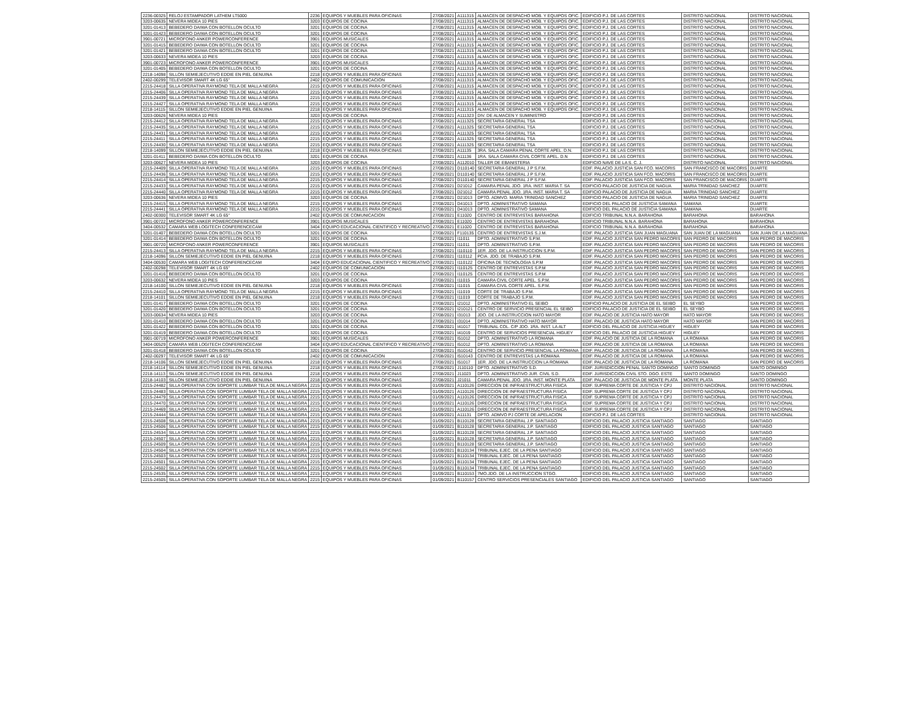| 2236-00325 | RELOJ ESTAMPADOR LATHEM LT5000 | 2236 | EQUIPOS Y MUEBLES PARA OFICINAS | 27/08/2021 | A111315 | ALMACEN DE DESPACHO MOB. Y EQUIPOS OFIC. | EDIFICIO P.J. DE LAS CORTES | DISTRITO NACIONAL | DISTRITO NACIONAL |
| 3203-00635 | NEVERA MIDEA 10 PIES | 3203 | EQUIPOS DE COCINA | 27/08/2021 | A111315 | ALMACEN DE DESPACHO MOB. Y EQUIPOS OFIC. | EDIFICIO P.J. DE LAS CORTES | DISTRITO NACIONAL | DISTRITO NACIONAL |
| 3201-01413 | BEBEDERO DAIWA CON BOTELLON OCULTO | 3201 | EQUIPOS DE COCINA | 27/08/2021 | A111315 | ALMACEN DE DESPACHO MOB. Y EQUIPOS OFIC. | EDIFICIO P.J. DE LAS CORTES | DISTRITO NACIONAL | DISTRITO NACIONAL |
| 3201-01423 | BEBEDERO DAIWA CON BOTELLON OCULTO | 3201 | EQUIPOS DE COCINA | 27/08/2021 | A111315 | ALMACEN DE DESPACHO MOB. Y EQUIPOS OFIC. | EDIFICIO P.J. DE LAS CORTES | DISTRITO NACIONAL | DISTRITO NACIONAL |
| 3901-00721 | MICROFONO ANKER POWERCONFERENCE | 3901 | EQUIPOS MUSICALES | 27/08/2021 | A111315 | ALMACEN DE DESPACHO MOB. Y EQUIPOS OFIC. | EDIFICIO P.J. DE LAS CORTES | DISTRITO NACIONAL | DISTRITO NACIONAL |
| 3201-01415 | BEBEDERO DAIWA CON BOTELLON OCULTO | 3201 | EQUIPOS DE COCINA | 27/08/2021 | A111315 | ALMACEN DE DESPACHO MOB. Y EQUIPOS OFIC. | EDIFICIO P.J. DE LAS CORTES | DISTRITO NACIONAL | DISTRITO NACIONAL |
| 3201-01421 | BEBEDERO DAIWA CON BOTELLON OCULTO | 3201 | EQUIPOS DE COCINA | 27/08/2021 | A111315 | ALMACEN DE DESPACHO MOB. Y EQUIPOS OFIC. | EDIFICIO P.J. DE LAS CORTES | DISTRITO NACIONAL | DISTRITO NACIONAL |
| 3203-00633 | NEVERA MIDEA 10 PIES | 3203 | EQUIPOS DE COCINA | 27/08/2021 | A111315 | ALMACEN DE DESPACHO MOB. Y EQUIPOS OFIC. | EDIFICIO P.J. DE LAS CORTES | DISTRITO NACIONAL | DISTRITO NACIONAL |
| 3901-00723 | MICROFONO ANKER POWERCONFERENCE | 3901 | EQUIPOS MUSICALES | 27/08/2021 | A111315 | ALMACEN DE DESPACHO MOB. Y EQUIPOS OFIC. | EDIFICIO P.J. DE LAS CORTES | DISTRITO NACIONAL | DISTRITO NACIONAL |
| 3201-01405 | BEBEDERO DAIWA CON BOTELLON OCULTO | 3201 | EQUIPOS DE COCINA | 27/08/2021 | A111315 | ALMACEN DE DESPACHO MOB. Y EQUIPOS OFIC. | EDIFICIO P.J. DE LAS CORTES | DISTRITO NACIONAL | DISTRITO NACIONAL |
| 2218-14098 | SILLON SEMIEJECUTIVO EDDIE EN PIEL GENUINA | 2218 | EQUIPOS Y MUEBLES PARA OFICINAS | 27/08/2021 | A111315 | ALMACEN DE DESPACHO MOB. Y EQUIPOS OFIC. | EDIFICIO P.J. DE LAS CORTES | DISTRITO NACIONAL | DISTRITO NACIONAL |
| 2402-00299 | TELEVISOR SMART 4K LG 65" | 2402 | EQUIPOS DE COMUNICACION | 27/08/2021 | A111315 | ALMACEN DE DESPACHO MOB. Y EQUIPOS OFIC. | EDIFICIO P.J. DE LAS CORTES | DISTRITO NACIONAL | DISTRITO NACIONAL |
| 2215-24418 | SILLA OPERATIVA RAYMOND TELA DE MALLA NEGRA | 2215 | EQUIPOS Y MUEBLES PARA OFICINAS | 27/08/2021 | A111315 | ALMACEN DE DESPACHO MOB. Y EQUIPOS OFIC. | EDIFICIO P.J. DE LAS CORTES | DISTRITO NACIONAL | DISTRITO NACIONAL |
| 2215-24406 | SILLA OPERATIVA RAYMOND TELA DE MALLA NEGRA | 2215 | EQUIPOS Y MUEBLES PARA OFICINAS | 27/08/2021 | A111315 | ALMACEN DE DESPACHO MOB. Y EQUIPOS OFIC. | EDIFICIO P.J. DE LAS CORTES | DISTRITO NACIONAL | DISTRITO NACIONAL |
| 2215-24439 | SILLA OPERATIVA RAYMOND TELA DE MALLA NEGRA | 2215 | EQUIPOS Y MUEBLES PARA OFICINAS | 27/08/2021 | A111315 | ALMACEN DE DESPACHO MOB. Y EQUIPOS OFIC. | EDIFICIO P.J. DE LAS CORTES | DISTRITO NACIONAL | DISTRITO NACIONAL |
| 2215-24427 | SILLA OPERATIVA RAYMOND TELA DE MALLA NEGRA | 2215 | EQUIPOS Y MUEBLES PARA OFICINAS | 27/08/2021 | A111315 | ALMACEN DE DESPACHO MOB. Y EQUIPOS OFIC. | EDIFICIO P.J. DE LAS CORTES | DISTRITO NACIONAL | DISTRITO NACIONAL |
| 2218-14115 | SILLON SEMIEJECUTIVO EDDIE EN PIEL GENUINA | 2218 | EQUIPOS Y MUEBLES PARA OFICINAS | 27/08/2021 | A111315 | ALMACEN DE DESPACHO MOB. Y EQUIPOS OFIC. | EDIFICIO P.J. DE LAS CORTES | DISTRITO NACIONAL | DISTRITO NACIONAL |
| 3203-00626 | NEVERA MIDEA 10 PIES | 3203 | EQUIPOS DE COCINA | 27/08/2021 | A111323 | DIV. DE ALMACEN Y SUMINISTRO | EDIFICIO P.J. DE LAS CORTES | DISTRITO NACIONAL | DISTRITO NACIONAL |
| 2215-24412 | SILLA OPERATIVA RAYMOND TELA DE MALLA NEGRA | 2215 | EQUIPOS Y MUEBLES PARA OFICINAS | 27/08/2021 | A111325 | SECRETARIA GENERAL TSA | EDIFICIO P.J. DE LAS CORTES | DISTRITO NACIONAL | DISTRITO NACIONAL |
| 2215-24435 | SILLA OPERATIVA RAYMOND TELA DE MALLA NEGRA | 2215 | EQUIPOS Y MUEBLES PARA OFICINAS | 27/08/2021 | A111325 | SECRETARIA GENERAL TSA | EDIFICIO P.J. DE LAS CORTES | DISTRITO NACIONAL | DISTRITO NACIONAL |
| 2215-24431 | SILLA OPERATIVA RAYMOND TELA DE MALLA NEGRA | 2215 | EQUIPOS Y MUEBLES PARA OFICINAS | 27/08/2021 | A111325 | SECRETARIA GENERAL TSA | EDIFICIO P.J. DE LAS CORTES | DISTRITO NACIONAL | DISTRITO NACIONAL |
| 2215-24411 | SILLA OPERATIVA RAYMOND TELA DE MALLA NEGRA | 2215 | EQUIPOS Y MUEBLES PARA OFICINAS | 27/08/2021 | A111325 | SECRETARIA GENERAL TSA | EDIFICIO P.J. DE LAS CORTES | DISTRITO NACIONAL | DISTRITO NACIONAL |
| 2215-24430 | SILLA OPERATIVA RAYMOND TELA DE MALLA NEGRA | 2215 | EQUIPOS Y MUEBLES PARA OFICINAS | 27/08/2021 | A111325 | SECRETARIA GENERAL TSA | EDIFICIO P.J. DE LAS CORTES | DISTRITO NACIONAL | DISTRITO NACIONAL |
| 2218-14099 | SILLON SEMIEJECUTIVO EDDIE EN PIEL GENUINA | 2218 | EQUIPOS Y MUEBLES PARA OFICINAS | 27/08/2021 | A11135 | 3RA. SALA CAMARA PENAL CORTE APEL. D.N. | EDIFICIO P.J. DE LAS CORTES | DISTRITO NACIONAL | DISTRITO NACIONAL |
| 3201-01411 | BEBEDERO DAIWA CON BOTELLON OCULTO | 3201 | EQUIPOS DE COCINA | 27/08/2021 | A11136 | 1RA. SALA CAMARA CIVIL CORTE APEL. D.N | EDIFICIO P.J. DE LAS CORTES | DISTRITO NACIONAL | DISTRITO NACIONAL |
| 3203-00627 | NEVERA MIDEA 10 PIES | 3203 | EQUIPOS DE COCINA | 27/08/2021 | A112010 | TALLER DE EBANISTERIA | EDIFICIO NAVE DE LA S. C. J. | DISTRITO NACIONAL | DISTRITO NACIONAL |
| 2215-24409 | SILLA OPERATIVA RAYMOND TELA DE MALLA NEGRA | 2215 | EQUIPOS Y MUEBLES PARA OFICINAS | 27/08/2021 | D110140 | SECRETARIA GENERAL J P S.F.M. | EDIF. PALACIO JUSTICIA SAN FCO. MACORIS | SAN FRANCISCO DE MACORIS | DUARTE |
| 2215-24436 | SILLA OPERATIVA RAYMOND TELA DE MALLA NEGRA | 2215 | EQUIPOS Y MUEBLES PARA OFICINAS | 27/08/2021 | D110140 | SECRETARIA GENERAL J P S.F.M. | EDIF. PALACIO JUSTICIA SAN FCO. MACORIS | SAN FRANCISCO DE MACORIS | DUARTE |
| 2215-24414 | SILLA OPERATIVA RAYMOND TELA DE MALLA NEGRA | 2215 | EQUIPOS Y MUEBLES PARA OFICINAS | 27/08/2021 | D110140 | SECRETARIA GENERAL J P S.F.M. | EDIF. PALACIO JUSTICIA SAN FCO. MACORIS | SAN FRANCISCO DE MACORIS | DUARTE |
| 2215-24433 | SILLA OPERATIVA RAYMOND TELA DE MALLA NEGRA | 2215 | EQUIPOS Y MUEBLES PARA OFICINAS | 27/08/2021 | D21012 | CAMARA PENAL JDO. 1RA. INST. MARIA T. SA | EDIFICIO PALACIO DE JUSTICIA DE NAGUA | MARIA TRINIDAD SANCHEZ | DUARTE |
| 2215-24440 | SILLA OPERATIVA RAYMOND TELA DE MALLA NEGRA | 2215 | EQUIPOS Y MUEBLES PARA OFICINAS | 27/08/2021 | D21012 | CAMARA PENAL JDO. 1RA. INST. MARIA T. SA | EDIFICIO PALACIO DE JUSTICIA DE NAGUA | MARIA TRINIDAD SANCHEZ | DUARTE |
| 3203-00636 | NEVERA MIDEA 10 PIES | 3203 | EQUIPOS DE COCINA | 27/08/2021 | D21013 | DPTO. ADMVO. MARIA TRINIDAD SANCHEZ | EDIFICIO PALACIO DE JUSTICIA DE NAGUA | MARIA TRINIDAD SANCHEZ | DUARTE |
| 2215-24415 | SILLA OPERATIVA RAYMOND TELA DE MALLA NEGRA | 2215 | EQUIPOS Y MUEBLES PARA OFICINAS | 27/08/2021 | D41013 | DPTO. ADMINISTRATIVO SAMANA | EDIFICIO DEL PALACIO DE JUSTICIA SAMANA | SAMANA | DUARTE |
| 2215-24441 | SILLA OPERATIVA RAYMOND TELA DE MALLA NEGRA | 2215 | EQUIPOS Y MUEBLES PARA OFICINAS | 27/08/2021 | D41013 | DPTO. ADMINISTRATIVO SAMANA | EDIFICIO DEL PALACIO DE JUSTICIA SAMANA | SAMANA | DUARTE |
| 2402-00300 | TELEVISOR SMART 4K LG 65" | 2402 | EQUIPOS DE COMUNICACION | 27/08/2021 | E11020 | CENTRO DE ENTREVISTAS BARAHONA | EDIFICIO TRIBUNAL N.N.A. BARAHONA | BARAHONA | BARAHONA |
| 3901-00722 | MICROFONO ANKER POWERCONFERENCE | 3901 | EQUIPOS MUSICALES | 27/08/2021 | E11020 | CENTRO DE ENTREVISTAS BARAHONA | EDIFICIO TRIBUNAL N.N.A. BARAHONA | BARAHONA | BARAHONA |
| 3404-00532 | CAMARA WEB LOGITECH CONFERENCECAM | 3404 | EQUIPO EDUCACIONAL CIENTIFICO Y RECREATIVO | 27/08/2021 | E11020 | CENTRO DE ENTREVISTAS BARAHONA | EDIFICIO TRIBUNAL N.N.A. BARAHONA | BARAHONA | BARAHONA |
| 3201-01407 | BEBEDERO DAIWA CON BOTELLON OCULTO | 3201 | EQUIPOS DE COCINA | 27/08/2021 | F110135 | CENTRO DE ENTREVISTAS S.J.M. | EDIF. PALACIO JUSTICIA SAN JUAN MAGUANA | SAN JUAN DE LA MAGUANA | SAN JUAN DE LA MAGUANA |
| 3201-01414 | BEBEDERO DAIWA CON BOTELLON OCULTO | 3201 | EQUIPOS DE COCINA | 27/08/2021 | I11011 | DPTO. ADMINISTRATIVO S.P.M. | EDIF. PALACIO JUSTICIA SAN PEDRO MACORIS | SAN PEDRO DE MACORIS | SAN PEDRO DE MACORIS |
| 3901-00720 | MICROFONO ANKER POWERCONFERENCE | 3901 | EQUIPOS MUSICALES | 27/08/2021 | I11011 | DPTO. ADMINISTRATIVO S.P.M. | EDIF. PALACIO JUSTICIA SAN PEDRO MACORIS | SAN PEDRO DE MACORIS | SAN PEDRO DE MACORIS |
| 2215-24413 | SILLA OPERATIVA RAYMOND TELA DE MALLA NEGRA | 2215 | EQUIPOS Y MUEBLES PARA OFICINAS | 27/08/2021 | I110110 | 1ER. JDO. DE LA INSTRUCCION S.P.M. | EDIF. PALACIO JUSTICIA SAN PEDRO MACORIS | SAN PEDRO DE MACORIS | SAN PEDRO DE MACORIS |
| 2218-14096 | SILLON SEMIEJECUTIVO EDDIE EN PIEL GENUINA | 2218 | EQUIPOS Y MUEBLES PARA OFICINAS | 27/08/2021 | I110112 | PCIA. JDO. DE TRABAJO S.P.M. | EDIF. PALACIO JUSTICIA SAN PEDRO MACORIS | SAN PEDRO DE MACORIS | SAN PEDRO DE MACORIS |
| 3404-00530 | CAMARA WEB LOGITECH CONFERENCECAM | 3404 | EQUIPO EDUCACIONAL CIENTIFICO Y RECREATIVO | 27/08/2021 | I110122 | OFICINA DE TECNOLOGIA S.P.M | EDIF. PALACIO JUSTICIA SAN PEDRO MACORIS | SAN PEDRO DE MACORIS | SAN PEDRO DE MACORIS |
| 2402-00298 | TELEVISOR SMART 4K LG 65" | 2402 | EQUIPOS DE COMUNICACION | 27/08/2021 | I110125 | CENTRO DE ENTREVISTAS S.P.M | EDIF. PALACIO JUSTICIA SAN PEDRO MACORIS | SAN PEDRO DE MACORIS | SAN PEDRO DE MACORIS |
| 3201-01416 | BEBEDERO DAIWA CON BOTELLON OCULTO | 3201 | EQUIPOS DE COCINA | 27/08/2021 | I110125 | CENTRO DE ENTREVISTAS S.P.M | EDIF. PALACIO JUSTICIA SAN PEDRO MACORIS | SAN PEDRO DE MACORIS | SAN PEDRO DE MACORIS |
| 3203-00632 | NEVERA MIDEA 10 PIES | 3203 | EQUIPOS DE COCINA | 27/08/2021 | I11015 | CAMARA CIVIL CORTE APEL. S.P.M. | EDIF. PALACIO JUSTICIA SAN PEDRO MACORIS | SAN PEDRO DE MACORIS | SAN PEDRO DE MACORIS |
| 2218-14100 | SILLON SEMIEJECUTIVO EDDIE EN PIEL GENUINA | 2218 | EQUIPOS Y MUEBLES PARA OFICINAS | 27/08/2021 | I11015 | CAMARA CIVIL CORTE APEL. S.P.M. | EDIF. PALACIO JUSTICIA SAN PEDRO MACORIS | SAN PEDRO DE MACORIS | SAN PEDRO DE MACORIS |
| 2215-24410 | SILLA OPERATIVA RAYMOND TELA DE MALLA NEGRA | 2215 | EQUIPOS Y MUEBLES PARA OFICINAS | 27/08/2021 | I11019 | CORTE DE TRABAJO S.P.M. | EDIF. PALACIO JUSTICIA SAN PEDRO MACORIS | SAN PEDRO DE MACORIS | SAN PEDRO DE MACORIS |
| 2218-14101 | SILLON SEMIEJECUTIVO EDDIE EN PIEL GENUINA | 2218 | EQUIPOS Y MUEBLES PARA OFICINAS | 27/08/2021 | I11019 | CORTE DE TRABAJO S.P.M. | EDIF. PALACIO JUSTICIA SAN PEDRO MACORIS | SAN PEDRO DE MACORIS | SAN PEDRO DE MACORIS |
| 3201-01417 | BEBEDERO DAIWA CON BOTELLON OCULTO | 3201 | EQUIPOS DE COCINA | 27/08/2021 | I21012 | DPTO. ADMINISTRATIVO EL SEIBO | EDIFICIO PALACIO DE JUSTICIA DE EL SEIBO | EL SEYBO | SAN PEDRO DE MACORIS |
| 3201-01420 | BEBEDERO DAIWA CON BOTELLON OCULTO | 3201 | EQUIPOS DE COCINA | 27/08/2021 | I210121 | CENTRO DE SERVICIO PRESENCIAL EL SEIBO | EDIFICIO PALACIO DE JUSTICIA DE EL SEIBO | EL SEYBO | SAN PEDRO DE MACORIS |
| 3203-00634 | NEVERA MIDEA 10 PIES | 3203 | EQUIPOS DE COCINA | 27/08/2021 | I31013 | JDO. DE LA INSTRUCCION HATO MAYOR | EDIF. PALACIO DE JUSTICIA HATO MAYOR | HATO MAYOR | SAN PEDRO DE MACORIS |
| 3201-01410 | BEBEDERO DAIWA CON BOTELLON OCULTO | 3201 | EQUIPOS DE COCINA | 27/08/2021 | I31014 | DPTO. ADMINISTRATIVO HATO MAYOR | EDIF. PALACIO DE JUSTICIA HATO MAYOR | HATO MAYOR | SAN PEDRO DE MACORIS |
| 3201-01422 | BEBEDERO DAIWA CON BOTELLON OCULTO | 3201 | EQUIPOS DE COCINA | 27/08/2021 | I41017 | TRIBUNAL COL. C/P JDO. 1RA. INST. LA ALT | EDIFICIO DEL PALACIO DE JUSTICIA HIGUEY | HIGUEY | SAN PEDRO DE MACORIS |
| 3201-01419 | BEBEDERO DAIWA CON BOTELLON OCULTO | 3201 | EQUIPOS DE COCINA | 27/08/2021 | I41019 | CENTRO DE SERVICIOS PRESENCIAL HIGUEY | EDIFICIO DEL PALACIO DE JUSTICIA HIGUEY | HIGUEY | SAN PEDRO DE MACORIS |
| 3901-00719 | MICROFONO ANKER POWERCONFERENCE | 3901 | EQUIPOS MUSICALES | 27/08/2021 | I51012 | DPTO. ADMINISTRATIVO LA ROMANA | EDIF. PALACIO DE JUSTICIA DE LA ROMANA | LA ROMANA | SAN PEDRO DE MACORIS |
| 3404-00529 | CAMARA WEB LOGITECH CONFERENCECAM | 3404 | EQUIPO EDUCACIONAL CIENTIFICO Y RECREATIVO | 27/08/2021 | I51012 | DPTO. ADMINISTRATIVO LA ROMANA | EDIF. PALACIO DE JUSTICIA DE LA ROMANA | LA ROMANA | SAN PEDRO DE MACORIS |
| 3201-01418 | BEBEDERO DAIWA CON BOTELLON OCULTO | 3201 | EQUIPOS DE COCINA | 27/08/2021 | I510142 | CENTRO DE SERVICIO PRESENCIAL LA ROMANA | EDIF. PALACIO DE JUSTICIA DE LA ROMANA | LA ROMANA | SAN PEDRO DE MACORIS |
| 2402-00297 | TELEVISOR SMART 4K LG 65" | 2402 | EQUIPOS DE COMUNICACION | 27/08/2021 | I510143 | CENTRO DE ENTREVISTAS LA ROMANA | EDIF. PALACIO DE JUSTICIA DE LA ROMANA | LA ROMANA | SAN PEDRO DE MACORIS |
| 2218-14106 | SILLON SEMIEJECUTIVO EDDIE EN PIEL GENUINA | 2218 | EQUIPOS Y MUEBLES PARA OFICINAS | 27/08/2021 | I51017 | 1ER. JDO. DE LA INSTRUCCION LA ROMANA | EDIF. PALACIO DE JUSTICIA DE LA ROMANA | LA ROMANA | SAN PEDRO DE MACORIS |
| 2218-14114 | SILLON SEMIEJECUTIVO EDDIE EN PIEL GENUINA | 2218 | EQUIPOS Y MUEBLES PARA OFICINAS | 27/08/2021 | J110110 | DPTO. ADMINISTRATIVO S.D. | EDIF. JURISDICCION PENAL SANTO DOMINGO | SANTO DOMINGO | SANTO DOMINGO |
| 2218-14113 | SILLON SEMIEJECUTIVO EDDIE EN PIEL GENUINA | 2218 | EQUIPOS Y MUEBLES PARA OFICINAS | 27/08/2021 | J11023 | DPTO. ADMINISTRATIVO JUR. CIVIL S.D. | EDIF. JURISDICCION CIVIL STO. DGO. ESTE | SANTO DOMINGO | SANTO DOMINGO |
| 2218-14103 | SILLON SEMIEJECUTIVO EDDIE EN PIEL GENUINA | 2218 | EQUIPOS Y MUEBLES PARA OFICINAS | 27/08/2021 | J21011 | CAMARA PENAL JDO. 1RA. INST. MONTE PLATA | EDIF. PALACIO DE JUSTICIA DE MONTE PLATA | MONTE PLATA | SANTO DOMINGO |
| 2215-24482 | SILLA OPERATIVA CON SOPORTE LUMBAR TELA DE MALLA NEGRA | 2215 | EQUIPOS Y MUEBLES PARA OFICINAS | 01/09/2021 | A110126 | DIRECCION DE INFRAESTRUCTURA FISICA | EDIF. SUPREMA CORTE DE JUSTICIA Y CPJ | DISTRITO NACIONAL | DISTRITO NACIONAL |
| 2215-24483 | SILLA OPERATIVA CON SOPORTE LUMBAR TELA DE MALLA NEGRA | 2215 | EQUIPOS Y MUEBLES PARA OFICINAS | 01/09/2021 | A110126 | DIRECCION DE INFRAESTRUCTURA FISICA | EDIF. SUPREMA CORTE DE JUSTICIA Y CPJ | DISTRITO NACIONAL | DISTRITO NACIONAL |
| 2215-24479 | SILLA OPERATIVA CON SOPORTE LUMBAR TELA DE MALLA NEGRA | 2215 | EQUIPOS Y MUEBLES PARA OFICINAS | 01/09/2021 | A110126 | DIRECCION DE INFRAESTRUCTURA FISICA | EDIF. SUPREMA CORTE DE JUSTICIA Y CPJ | DISTRITO NACIONAL | DISTRITO NACIONAL |
| 2215-24470 | SILLA OPERATIVA CON SOPORTE LUMBAR TELA DE MALLA NEGRA | 2215 | EQUIPOS Y MUEBLES PARA OFICINAS | 01/09/2021 | A110126 | DIRECCION DE INFRAESTRUCTURA FISICA | EDIF. SUPREMA CORTE DE JUSTICIA Y CPJ | DISTRITO NACIONAL | DISTRITO NACIONAL |
| 2215-24469 | SILLA OPERATIVA CON SOPORTE LUMBAR TELA DE MALLA NEGRA | 2215 | EQUIPOS Y MUEBLES PARA OFICINAS | 01/09/2021 | A110126 | DIRECCION DE INFRAESTRUCTURA FISICA | EDIF. SUPREMA CORTE DE JUSTICIA Y CPJ | DISTRITO NACIONAL | DISTRITO NACIONAL |
| 2215-24444 | SILLA OPERATIVA CON SOPORTE LUMBAR TELA DE MALLA NEGRA | 2215 | EQUIPOS Y MUEBLES PARA OFICINAS | 01/09/2021 | A11131 | DPTO. ADMVO PJ CORTE DE APELACION | EDIFICIO P.J. DE LAS CORTES | DISTRITO NACIONAL | DISTRITO NACIONAL |
| 2215-24508 | SILLA OPERATIVA CON SOPORTE LUMBAR TELA DE MALLA NEGRA | 2215 | EQUIPOS Y MUEBLES PARA OFICINAS | 01/09/2021 | B110128 | SECRETARIA GENERAL J.P. SANTIAGO | EDIFICIO DEL PALACIO JUSTICIA SANTIAGO | SANTIAGO | SANTIAGO |
| 2215-24506 | SILLA OPERATIVA CON SOPORTE LUMBAR TELA DE MALLA NEGRA | 2215 | EQUIPOS Y MUEBLES PARA OFICINAS | 01/09/2021 | B110128 | SECRETARIA GENERAL J.P. SANTIAGO | EDIFICIO DEL PALACIO JUSTICIA SANTIAGO | SANTIAGO | SANTIAGO |
| 2215-24534 | SILLA OPERATIVA CON SOPORTE LUMBAR TELA DE MALLA NEGRA | 2215 | EQUIPOS Y MUEBLES PARA OFICINAS | 01/09/2021 | B110128 | SECRETARIA GENERAL J.P. SANTIAGO | EDIFICIO DEL PALACIO JUSTICIA SANTIAGO | SANTIAGO | SANTIAGO |
| 2215-24507 | SILLA OPERATIVA CON SOPORTE LUMBAR TELA DE MALLA NEGRA | 2215 | EQUIPOS Y MUEBLES PARA OFICINAS | 01/09/2021 | B110128 | SECRETARIA GENERAL J.P. SANTIAGO | EDIFICIO DEL PALACIO JUSTICIA SANTIAGO | SANTIAGO | SANTIAGO |
| 2215-24509 | SILLA OPERATIVA CON SOPORTE LUMBAR TELA DE MALLA NEGRA | 2215 | EQUIPOS Y MUEBLES PARA OFICINAS | 01/09/2021 | B110128 | SECRETARIA GENERAL J.P. SANTIAGO | EDIFICIO DEL PALACIO JUSTICIA SANTIAGO | SANTIAGO | SANTIAGO |
| 2215-24504 | SILLA OPERATIVA CON SOPORTE LUMBAR TELA DE MALLA NEGRA | 2215 | EQUIPOS Y MUEBLES PARA OFICINAS | 01/09/2021 | B110134 | TRIBUNAL EJEC. DE LA PENA SANTIAGO | EDIFICIO DEL PALACIO JUSTICIA SANTIAGO | SANTIAGO | SANTIAGO |
| 2215-24503 | SILLA OPERATIVA CON SOPORTE LUMBAR TELA DE MALLA NEGRA | 2215 | EQUIPOS Y MUEBLES PARA OFICINAS | 01/09/2021 | B110134 | TRIBUNAL EJEC. DE LA PENA SANTIAGO | EDIFICIO DEL PALACIO JUSTICIA SANTIAGO | SANTIAGO | SANTIAGO |
| 2215-24501 | SILLA OPERATIVA CON SOPORTE LUMBAR TELA DE MALLA NEGRA | 2215 | EQUIPOS Y MUEBLES PARA OFICINAS | 01/09/2021 | B110134 | TRIBUNAL EJEC. DE LA PENA SANTIAGO | EDIFICIO DEL PALACIO JUSTICIA SANTIAGO | SANTIAGO | SANTIAGO |
| 2215-24502 | SILLA OPERATIVA CON SOPORTE LUMBAR TELA DE MALLA NEGRA | 2215 | EQUIPOS Y MUEBLES PARA OFICINAS | 01/09/2021 | B110134 | TRIBUNAL EJEC. DE LA PENA SANTIAGO | EDIFICIO DEL PALACIO JUSTICIA SANTIAGO | SANTIAGO | SANTIAGO |
| 2215-24535 | SILLA OPERATIVA CON SOPORTE LUMBAR TELA DE MALLA NEGRA | 2215 | EQUIPOS Y MUEBLES PARA OFICINAS | 01/09/2021 | B110153 | 7MO.JDO. DE LA INSTRUCCION STGO. | EDIFICIO DEL PALACIO JUSTICIA SANTIAGO | SANTIAGO | SANTIAGO |
| 2215-24505 | SILLA OPERATIVA CON SOPORTE LUMBAR TELA DE MALLA NEGRA | 2215 | EQUIPOS Y MUEBLES PARA OFICINAS | 01/09/2021 | B110157 | CENTRO SERVICIOS PRESENCIALES SANTIAGO | EDIFICIO DEL PALACIO JUSTICIA SANTIAGO | SANTIAGO | SANTIAGO |